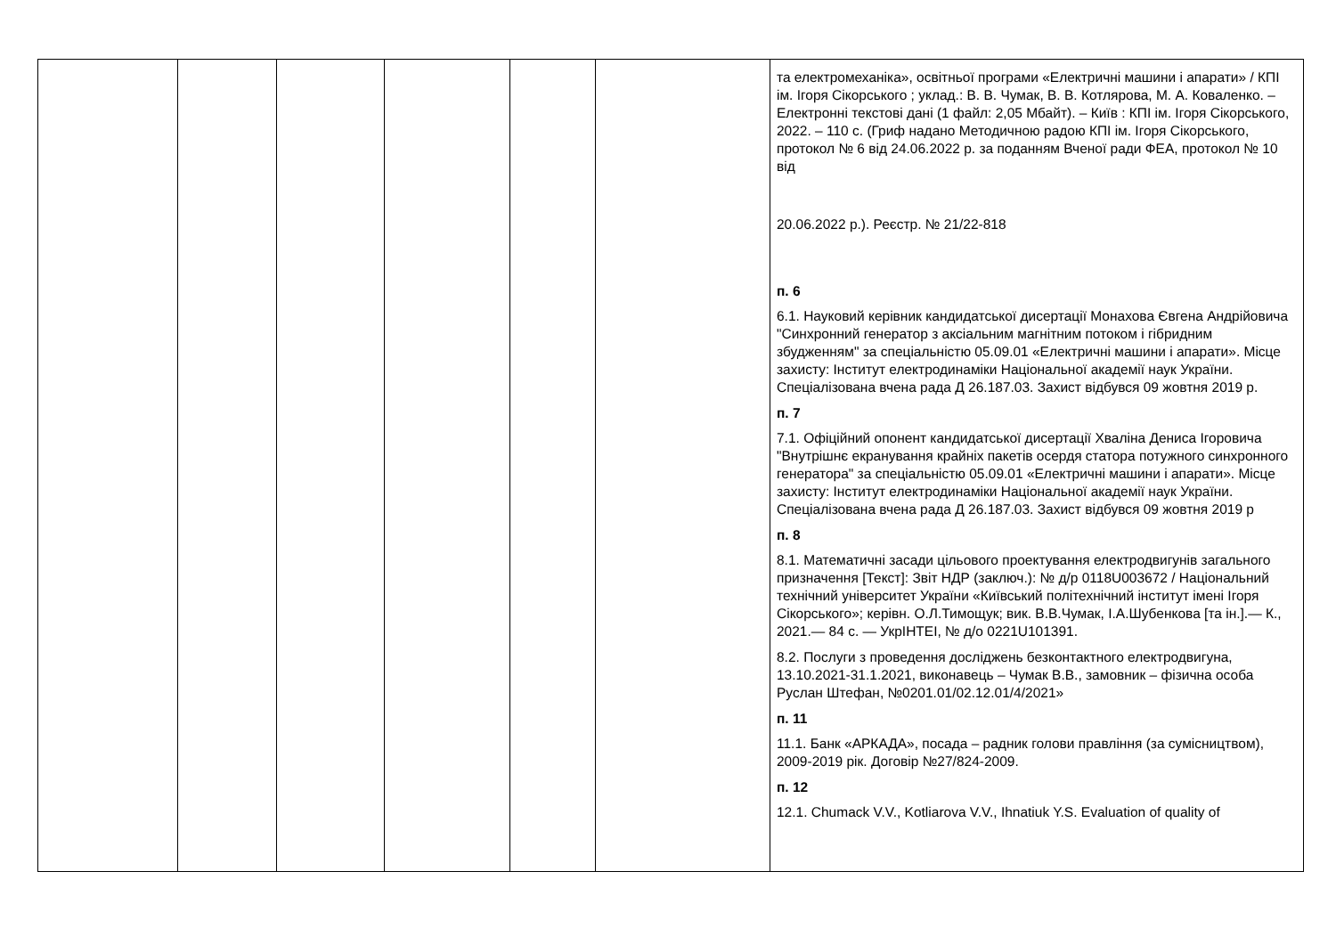| | | | | | | та електромеханіка», освітньої програми «Електричні машини і апарати» / КПІ ім. Ігоря Сікорського ; уклад.: В. В. Чумак, В. В. Котлярова, М. А. Коваленко. – Електронні текстові дані (1 файл: 2,05 Мбайт). – Київ : КПІ ім. Ігоря Сікорського, 2022. – 110 с. (Гриф надано Методичною радою КПІ ім. Ігоря Сікорського, протокол № 6 від 24.06.2022 р. за поданням Вченої ради ФЕА, протокол № 10 від 20.06.2022 р.). Реєстр. № 21/22-818 п. 6 6.1. Науковий керівник кандидатської дисертації Монахова Євгена Андрійовича "Синхронний генератор з аксіальним магнітним потоком і гібридним збудженням" за спеціальністю 05.09.01 «Електричні машини і апарати». Місце захисту: Інститут електродинаміки Національної академії наук України. Спеціалізована вчена рада Д 26.187.03. Захист відбувся 09 жовтня 2019 р. п. 7 7.1. Офіційний опонент кандидатської дисертації Хваліна Дениса Ігоровича "Внутрішнє екранування крайніх пакетів осердя статора потужного синхронного генератора" за спеціальністю 05.09.01 «Електричні машини і апарати». Місце захисту: Інститут електродинаміки Національної академії наук України. Спеціалізована вчена рада Д 26.187.03. Захист відбувся 09 жовтня 2019 р п. 8 8.1. Математичні засади цільового проектування електродвигунів загального призначення [Текст]: Звіт НДР (заключ.): № д/р 0118U003672 / Національний технічний університет України «Київський політехнічний інститут імені Ігоря Сікорського»; керівн. О.Л.Тимощук; вик. В.В.Чумак, І.А.Шубенкова [та ін.].— К., 2021.— 84 с. — УкрІНТЕІ, № д/о 0221U101391. 8.2. Послуги з проведення досліджень безконтактного електродвигуна, 13.10.2021-31.1.2021, виконавець – Чумак В.В., замовник – фізична особа Руслан Штефан, №0201.01/02.12.01/4/2021» п. 11 11.1. Банк «АРКАДА», посада – радник голови правління (за сумісництвом), 2009-2019 рік. Договір №27/824-2009. п. 12 12.1. Chumack V.V., Kotliarova V.V., Ihnatiuk Y.S. Evaluation of quality of |